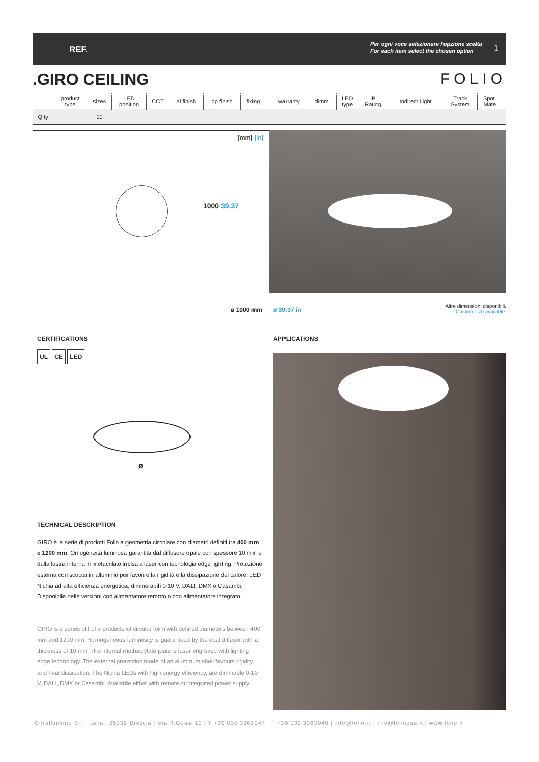REF.
Per ogni voce selezionare l'opzione scelta
For each item select the chosen option
1
.GIRO CEILING FOLIO
| | product type | sizes | LED position | CCT | al finish | op finish | fixing | | warranty | dimm. | LED type | IP Rating | Indirect Light | | Track System | Spot. Mate | |
| Q.ty | | 10 | | | | | | | | | | | | | | | |
[mm] [in]
1000 39.37
ø 1000 mm ø 39.37 in
Altre dimensioni disponibili.
Custom size available.
CERTIFICATIONS APPLICATIONS
UL CE LED
ø
TECHNICAL DESCRIPTION
GIRO è la serie di prodotti Folio a geometria circolare con diametri definiti tra 400 mm e 1200 mm. Omogeneità luminosa garantita dal diffusore opale con spessore 10 mm e dalla lastra interna in metacrilato incisa a laser con tecnologia edge lighting. Protezione esterna con scocca in alluminio per favorire la rigidità e la dissipazione del calore. LED Nichia ad alta efficienza energetica, dimmerabili 0-10 V, DALI, DMX o Casambi. Disponibile nelle versioni con alimentatore remoto o con alimentatore integrato.
GIRO is a series of Folio products of circular form with defined diameters between 400 mm and 1200 mm. Homogeneous luminosity is guaranteed by the opal diffuser with a thickness of 10 mm. The internal methacrylate plate is laser engraved with lighting edge technology. The external protection made of an aluminum shell favours rigidity and heat dissipation. The Nichia LEDs with high energy efficiency, are dimmable 0-10 V, DALI, DMX or Casambi. Available either with remote or integrated power supply.
Cifralluminio Srl | Italia | 25135 Brescia | Via R.Gessi 10 | T +39 030 3363047 | F +39 030 3363048 | info@folio.it | info@foliousa.it | www.folio.it